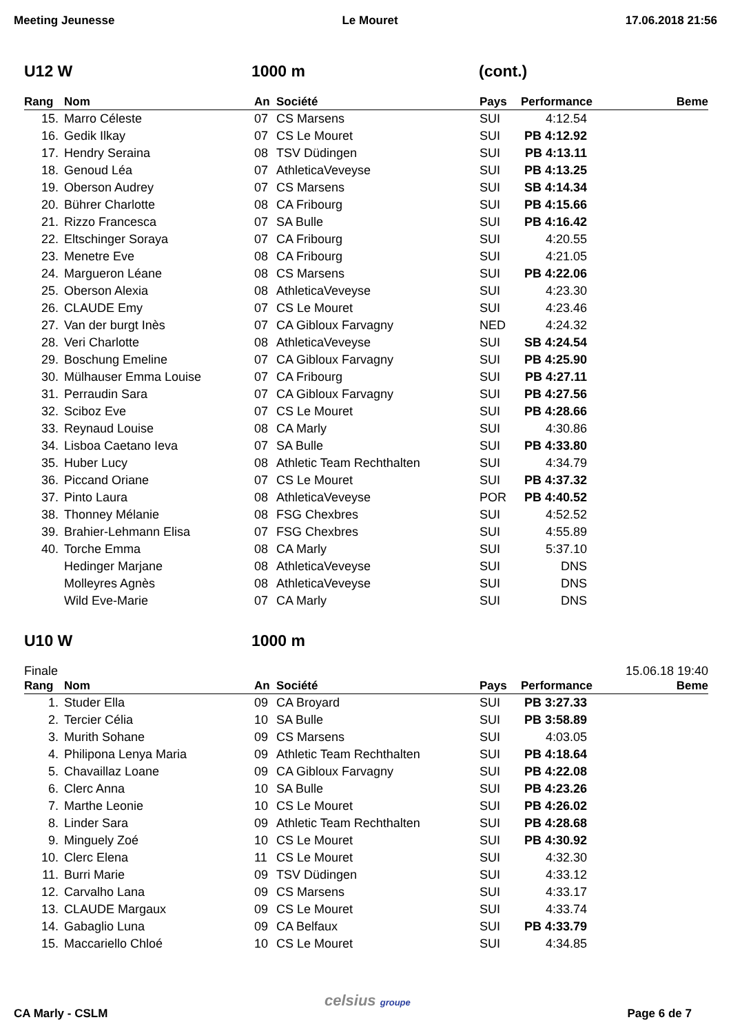Meeting Jeunesse Le Mouret 17.06.2018 21:56
U12 W 1000 m (cont.)
| Rang | Nom | An | Société | Pays | Performance | Beme |
| --- | --- | --- | --- | --- | --- | --- |
| 15. | Marro Céleste | 07 | CS Marsens | SUI | 4:12.54 | |
| 16. | Gedik Ilkay | 07 | CS Le Mouret | SUI | PB 4:12.92 | |
| 17. | Hendry Seraina | 08 | TSV Düdingen | SUI | PB 4:13.11 | |
| 18. | Genoud Léa | 07 | AthleticaVeveyse | SUI | PB 4:13.25 | |
| 19. | Oberson Audrey | 07 | CS Marsens | SUI | SB 4:14.34 | |
| 20. | Bührer Charlotte | 08 | CA Fribourg | SUI | PB 4:15.66 | |
| 21. | Rizzo Francesca | 07 | SA Bulle | SUI | PB 4:16.42 | |
| 22. | Eltschinger Soraya | 07 | CA Fribourg | SUI | 4:20.55 | |
| 23. | Menetre Eve | 08 | CA Fribourg | SUI | 4:21.05 | |
| 24. | Margueron Léane | 08 | CS Marsens | SUI | PB 4:22.06 | |
| 25. | Oberson Alexia | 08 | AthleticaVeveyse | SUI | 4:23.30 | |
| 26. | CLAUDE Emy | 07 | CS Le Mouret | SUI | 4:23.46 | |
| 27. | Van der burgt Inès | 07 | CA Gibloux Farvagny | NED | 4:24.32 | |
| 28. | Veri Charlotte | 08 | AthleticaVeveyse | SUI | SB 4:24.54 | |
| 29. | Boschung Emeline | 07 | CA Gibloux Farvagny | SUI | PB 4:25.90 | |
| 30. | Mülhauser Emma Louise | 07 | CA Fribourg | SUI | PB 4:27.11 | |
| 31. | Perraudin Sara | 07 | CA Gibloux Farvagny | SUI | PB 4:27.56 | |
| 32. | Sciboz Eve | 07 | CS Le Mouret | SUI | PB 4:28.66 | |
| 33. | Reynaud Louise | 08 | CA Marly | SUI | 4:30.86 | |
| 34. | Lisboa Caetano Ieva | 07 | SA Bulle | SUI | PB 4:33.80 | |
| 35. | Huber Lucy | 08 | Athletic Team Rechthalten | SUI | 4:34.79 | |
| 36. | Piccand Oriane | 07 | CS Le Mouret | SUI | PB 4:37.32 | |
| 37. | Pinto Laura | 08 | AthleticaVeveyse | POR | PB 4:40.52 | |
| 38. | Thonney Mélanie | 08 | FSG Chexbres | SUI | 4:52.52 | |
| 39. | Brahier-Lehmann Elisa | 07 | FSG Chexbres | SUI | 4:55.89 | |
| 40. | Torche Emma | 08 | CA Marly | SUI | 5:37.10 | |
| | Hedinger Marjane | 08 | AthleticaVeveyse | SUI | DNS | |
| | Molleyres Agnès | 08 | AthleticaVeveyse | SUI | DNS | |
| | Wild Eve-Marie | 07 | CA Marly | SUI | DNS | |
U10 W 1000 m
Finale 15.06.18 19:40
| Rang | Nom | An | Société | Pays | Performance | Beme |
| --- | --- | --- | --- | --- | --- | --- |
| 1. | Studer Ella | 09 | CA Broyard | SUI | PB 3:27.33 | |
| 2. | Tercier Célia | 10 | SA Bulle | SUI | PB 3:58.89 | |
| 3. | Murith Sohane | 09 | CS Marsens | SUI | 4:03.05 | |
| 4. | Philipona Lenya Maria | 09 | Athletic Team Rechthalten | SUI | PB 4:18.64 | |
| 5. | Chavaillaz Loane | 09 | CA Gibloux Farvagny | SUI | PB 4:22.08 | |
| 6. | Clerc Anna | 10 | SA Bulle | SUI | PB 4:23.26 | |
| 7. | Marthe Leonie | 10 | CS Le Mouret | SUI | PB 4:26.02 | |
| 8. | Linder Sara | 09 | Athletic Team Rechthalten | SUI | PB 4:28.68 | |
| 9. | Minguely Zoé | 10 | CS Le Mouret | SUI | PB 4:30.92 | |
| 10. | Clerc Elena | 11 | CS Le Mouret | SUI | 4:32.30 | |
| 11. | Burri Marie | 09 | TSV Düdingen | SUI | 4:33.12 | |
| 12. | Carvalho Lana | 09 | CS Marsens | SUI | 4:33.17 | |
| 13. | CLAUDE Margaux | 09 | CS Le Mouret | SUI | 4:33.74 | |
| 14. | Gabaglio Luna | 09 | CA Belfaux | SUI | PB 4:33.79 | |
| 15. | Maccariello Chloé | 10 | CS Le Mouret | SUI | 4:34.85 | |
CA Marly - CSLM celsius groupe Page 6 de 7